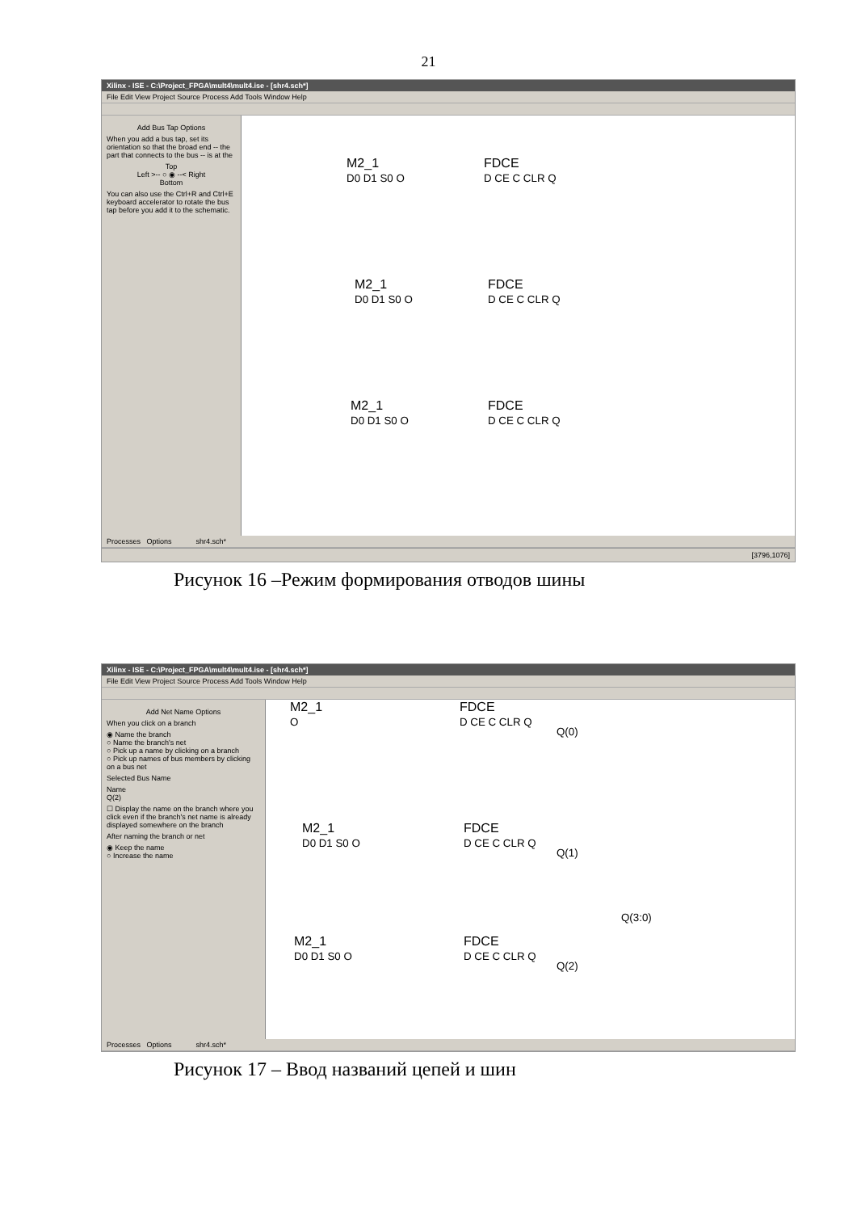21
Xilinx - ISE - C:\Project_FPGA\mult4\mult4.ise - [shr4.sch*]
File Edit View Project Source Process Add Tools Window Help
Add Bus Tap Options
When you add a bus tap, set its orientation so that the broad end -- the part that connects to the bus -- is at the
Top
Left >-- ○ ◉ --< Right
Bottom
You can also use the Ctrl+R and Ctrl+E keyboard accelerator to rotate the bus tap before you add it to the schematic.
M2_1
D0 D1 S0 O
FDCE
D CE C CLR Q
M2_1
D0 D1 S0 O
FDCE
D CE C CLR Q
M2_1
D0 D1 S0 O
FDCE
D CE C CLR Q
Processes Options shr4.sch*
[3796,1076]
Рисунок 16 –Режим формирования отводов шины
Xilinx - ISE - C:\Project_FPGA\mult4\mult4.ise - [shr4.sch*]
File Edit View Project Source Process Add Tools Window Help
Add Net Name Options
When you click on a branch
◉ Name the branch
○ Name the branch's net
○ Pick up a name by clicking on a branch
○ Pick up names of bus members by clicking on a bus net
Selected Bus Name
Name
Q(2)
☐ Display the name on the branch where you click even if the branch's net name is already displayed somewhere on the branch
After naming the branch or net
◉ Keep the name
○ Increase the name
M2_1
O
FDCE
D CE C CLR Q
Q(0)
M2_1
D0 D1 S0 O
FDCE
D CE C CLR Q
Q(1)
M2_1
D0 D1 S0 O
FDCE
D CE C CLR Q
Q(2)
Q(3:0)
Processes Options shr4.sch*
Рисунок 17 – Ввод названий цепей и шин